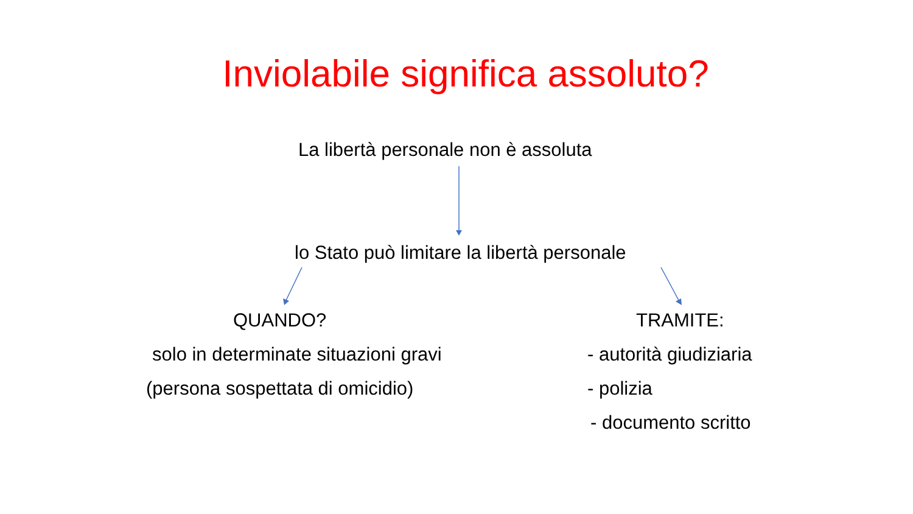Inviolabile significa assoluto?
La libertà personale non è assoluta
lo Stato può limitare la libertà personale
QUANDO?
solo in determinate situazioni gravi
(persona sospettata di omicidio)
TRAMITE:
- autorità giudiziaria
- polizia
- documento scritto